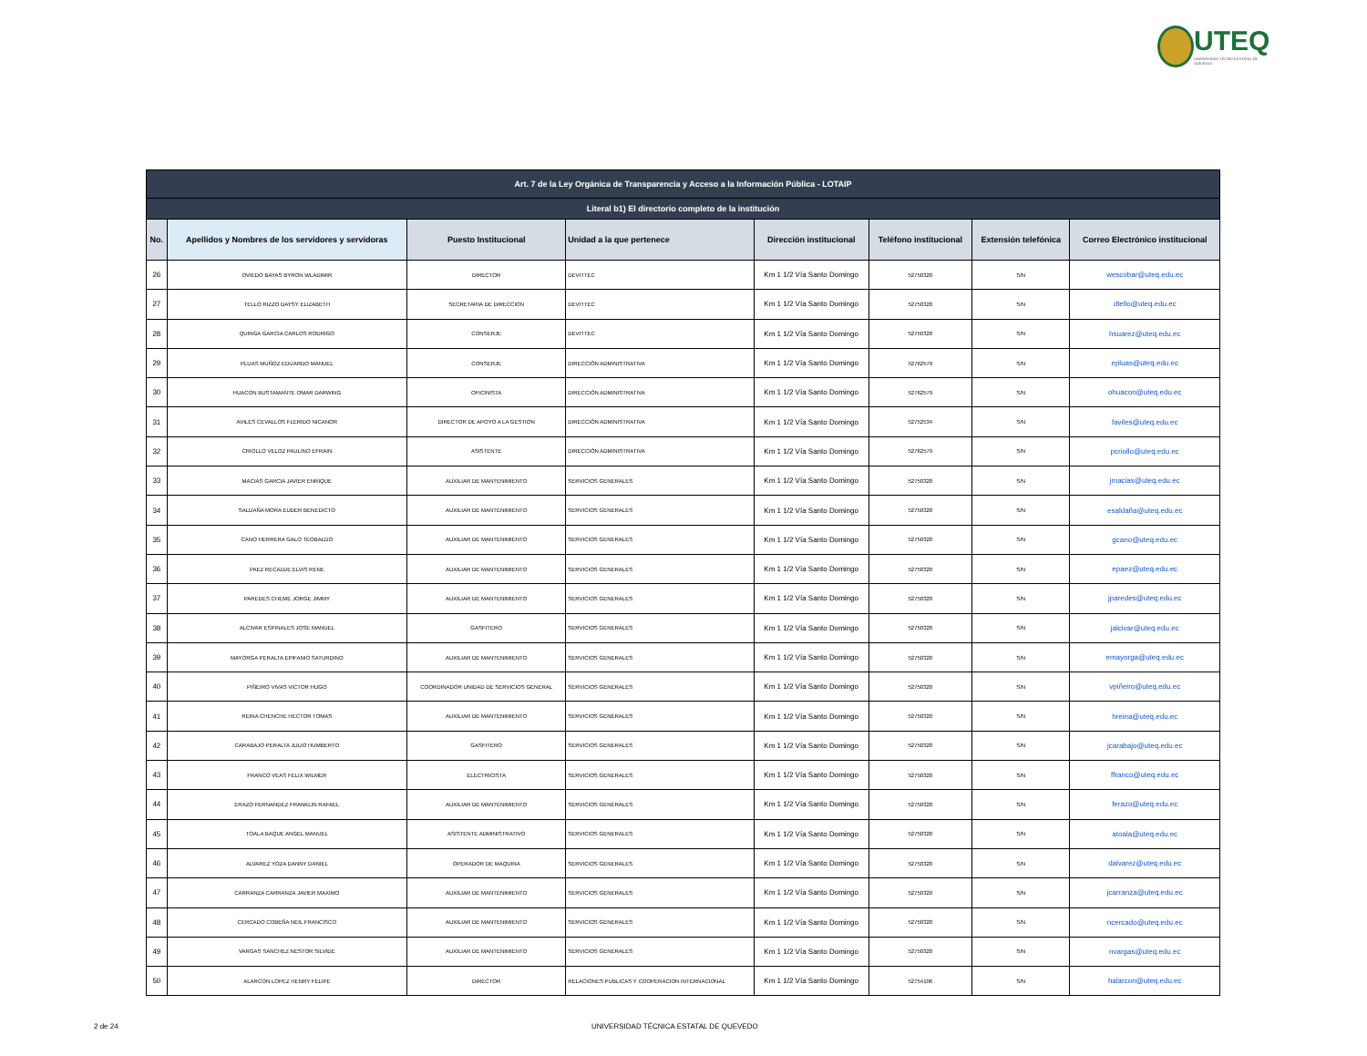UTEQ
UNIVERSIDAD TÉCNICA ESTATAL DE QUEVEDO
| Art. 7 de la Ley Orgánica de Transparencia y Acceso a la Información Pública - LOTAIP | | | | | | | |
| --- | --- | --- | --- | --- | --- | --- | --- |
| Literal b1) El directorio completo de la institución | | | | | | | |
| No. | Apellidos y Nombres de los servidores y servidoras | Puesto Institucional | Unidad a la que pertenece | Dirección institucional | Teléfono institucional | Extensión telefónica | Correo Electrónico institucional |
| 26 | OVIEDO BAYAS BYRON WLADIMIR | DIRECTOR | DEVITTEC | Km 1 1/2 Vía Santo Domingo | 52750320 | S/N | wescobar@uteq.edu.ec |
| 27 | TELLO RIZZO DAYSY ELIZABETH | SECRETARIA DE DIRECCION | DEVITTEC | Km 1 1/2 Vía Santo Domingo | 52750320 | S/N | dtello@uteq.edu.ec |
| 28 | QUINGA GARCIA CARLOS RODRIGO | CONSERJE | DEVITTEC | Km 1 1/2 Vía Santo Domingo | 52750320 | S/N | hsuarez@uteq.edu.ec |
| 29 | PLUAS MUÑOZ EDUARDO MANUEL | CONSERJE | DIRECCIÓN ADMINISTRATIVA | Km 1 1/2 Vía Santo Domingo | 52762579 | S/N | epluas@uteq.edu.ec |
| 30 | HUACON BUSTAMANTE OMAR DARWING | OFICINISTA | DIRECCIÓN ADMINISTRATIVA | Km 1 1/2 Vía Santo Domingo | 52762579 | S/N | ohuacon@uteq.edu.ec |
| 31 | AVILES CEVALLOS FLERIDO NICANOR | DIRECTOR DE APOYO A LA GESTION | DIRECCIÓN ADMINISTRATIVA | Km 1 1/2 Vía Santo Domingo | 52752534 | S/N | faviles@uteq.edu.ec |
| 32 | CRIOLLO VELOZ PAULINO EFRAIN | ASISTENTE | DIRECCIÓN ADMINISTRATIVA | Km 1 1/2 Vía Santo Domingo | 52762579 | S/N | pcriollo@uteq.edu.ec |
| 33 | MACIAS GARCIA JAVIER ENRIQUE | AUXILIAR DE MANTENIMIENTO | SERVICIOS GENERALES | Km 1 1/2 Vía Santo Domingo | 52750320 | S/N | jmacias@uteq.edu.ec |
| 34 | SALDAÑA MORA EUDER BENEDICTO | AUXILIAR DE MANTENIMIENTO | SERVICIOS GENERALES | Km 1 1/2 Vía Santo Domingo | 52750320 | S/N | esaldaña@uteq.edu.ec |
| 35 | CANO HERRERA GALO TEOBALDO | AUXILIAR DE MANTENIMIENTO | SERVICIOS GENERALES | Km 1 1/2 Vía Santo Domingo | 52750320 | S/N | gcano@uteq.edu.ec |
| 36 | PAEZ RECALDE ELVIS RENE | AUXILIAR DE MANTENIMIENTO | SERVICIOS GENERALES | Km 1 1/2 Vía Santo Domingo | 52750320 | S/N | epaez@uteq.edu.ec |
| 37 | PAREDES CHEME JORGE JIMMY | AUXILIAR DE MANTENIMIENTO | SERVICIOS GENERALES | Km 1 1/2 Vía Santo Domingo | 52750320 | S/N | jparedes@uteq.edu.ec |
| 38 | ALCIVAR ESPINALES JOSE MANUEL | GASFITERO | SERVICIOS GENERALES | Km 1 1/2 Vía Santo Domingo | 52750320 | S/N | jalcivar@uteq.edu.ec |
| 39 | MAYORGA PERALTA EPIFANIO SATURDINO | AUXILIAR DE MANTENIMIENTO | SERVICIOS GENERALES | Km 1 1/2 Vía Santo Domingo | 52750320 | S/N | emayorga@uteq.edu.ec |
| 40 | PIÑEIRO VIVAS VICTOR HUGO | COORDINADOR UNIDAD DE SERVICIOS GENERAL | SERVICIOS GENERALES | Km 1 1/2 Vía Santo Domingo | 52750320 | S/N | vpiñeiro@uteq.edu.ec |
| 41 | REINA CHENCHE HECTOR TOMAS | AUXILIAR DE MANTENIMIENTO | SERVICIOS GENERALES | Km 1 1/2 Vía Santo Domingo | 52750320 | S/N | hreina@uteq.edu.ec |
| 42 | CARABAJO PERALTA JULIO HUMBERTO | GASFITERO | SERVICIOS GENERALES | Km 1 1/2 Vía Santo Domingo | 52750320 | S/N | jcarabajo@uteq.edu.ec |
| 43 | FRANCO VEAS FELIX WILMER | ELECTRICISTA | SERVICIOS GENERALES | Km 1 1/2 Vía Santo Domingo | 52750320 | S/N | ffranco@uteq.edu.ec |
| 44 | ERAZO FERNANDEZ FRANKLIN RAFAEL | AUXILIAR DE MANTENIMIENTO | SERVICIOS GENERALES | Km 1 1/2 Vía Santo Domingo | 52750320 | S/N | ferazo@uteq.edu.ec |
| 45 | TOALA BAQUE ANGEL MANUEL | ASISTENTE ADMINISTRATIVO | SERVICIOS GENERALES | Km 1 1/2 Vía Santo Domingo | 52750320 | S/N | atoala@uteq.edu.ec |
| 46 | ALVAREZ YOZA DANNY DANIEL | OPERADOR DE MAQUINA | SERVICIOS GENERALES | Km 1 1/2 Vía Santo Domingo | 52750320 | S/N | dalvarez@uteq.edu.ec |
| 47 | CARRANZA CARRANZA JAVIER MAXIMO | AUXILIAR DE MANTENIMIENTO | SERVICIOS GENERALES | Km 1 1/2 Vía Santo Domingo | 52750320 | S/N | jcarranza@uteq.edu.ec |
| 48 | CERCADO COBEÑA NEIL FRANCISCO | AUXILIAR DE MANTENIMIENTO | SERVICIOS GENERALES | Km 1 1/2 Vía Santo Domingo | 52750320 | S/N | ncercado@uteq.edu.ec |
| 49 | VARGAS SANCHEZ NESTOR SILVIDE | AUXILIAR DE MANTENIMIENTO | SERVICIOS GENERALES | Km 1 1/2 Vía Santo Domingo | 52750320 | S/N | nvargas@uteq.edu.ec |
| 50 | ALARCON LOPEZ HENRY FELIPE | DIRECTOR | RELACIONES PUBLICAS Y COOPERACION INTERNACIONAL | Km 1 1/2 Vía Santo Domingo | 52754106 | S/N | halarcon@uteq.edu.ec |
2 de 24
UNIVERSIDAD TÉCNICA ESTATAL DE QUEVEDO